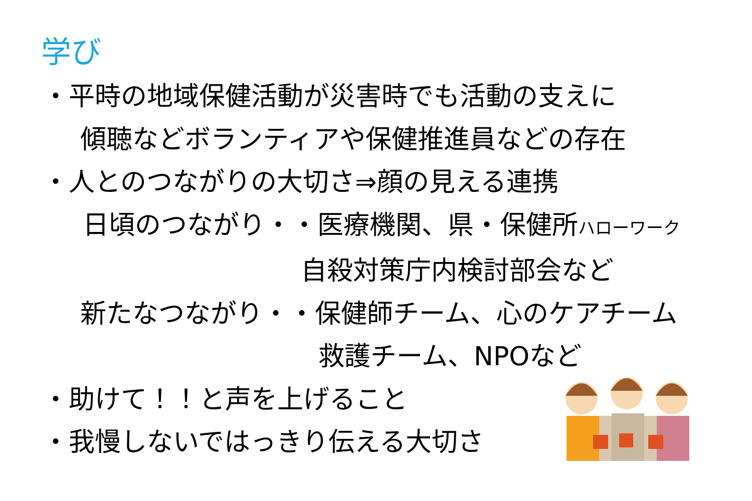学び
・平時の地域保健活動が災害時でも活動の支えに
傾聴などボランティアや保健推進員などの存在
・人とのつながりの大切さ⇒顔の見える連携
日頃のつながり・・医療機関、県・保健所ハローワーク
自殺対策庁内検討部会など
新たなつながり・・保健師チーム、心のケアチーム
救護チーム、NPOなど
・助けて！！と声を上げること
・我慢しないではっきり伝える大切さ